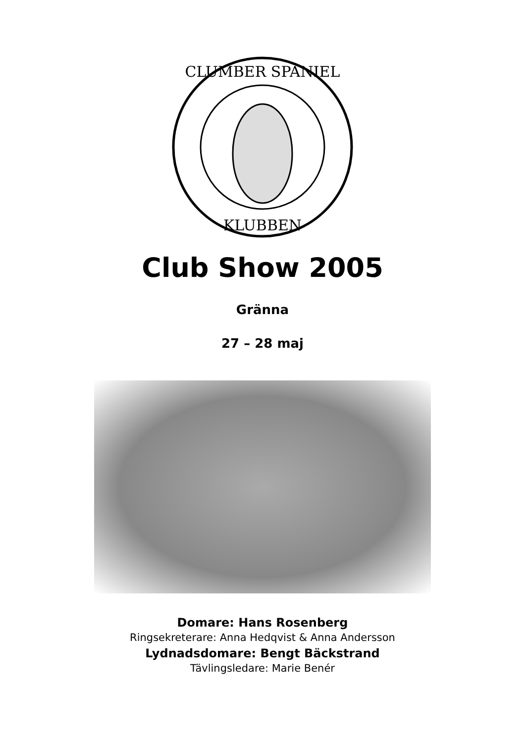CLUMBER SPANIEL
KLUBBEN
Club Show 2005
Gränna
27 – 28 maj
Domare: Hans Rosenberg
Ringsekreterare: Anna Hedqvist & Anna Andersson
Lydnadsdomare: Bengt Bäckstrand
Tävlingsledare: Marie Benér